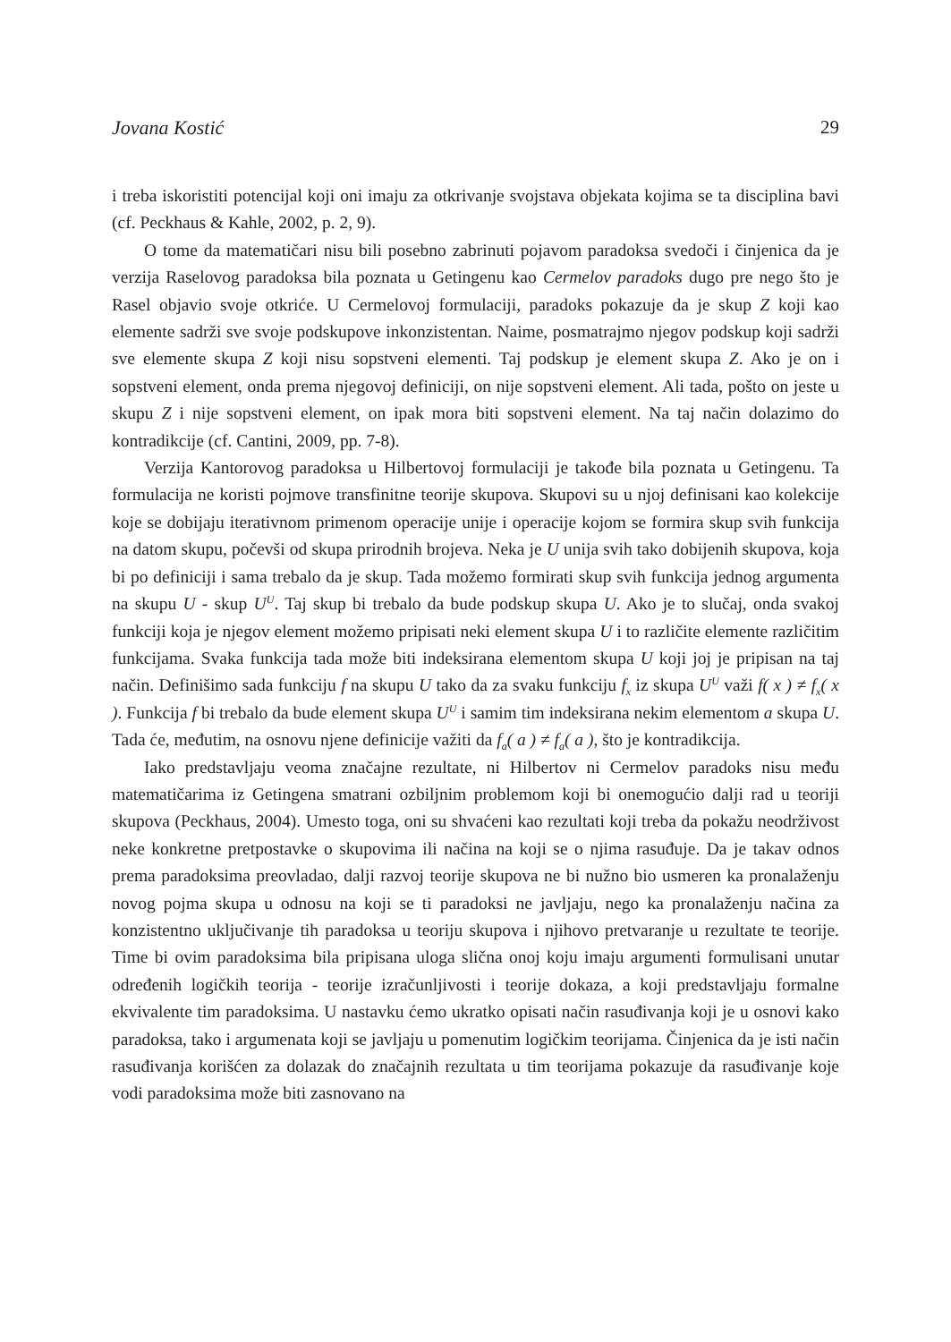Jovana Kostić 29
i treba iskoristiti potencijal koji oni imaju za otkrivanje svojstava objekata kojima se ta disciplina bavi (cf. Peckhaus & Kahle, 2002, p. 2, 9).
O tome da matematičari nisu bili posebno zabrinuti pojavom paradoksa svedoči i činjenica da je verzija Raselovog paradoksa bila poznata u Getingenu kao Cermelov paradoks dugo pre nego što je Rasel objavio svoje otkriće. U Cermelovoj formulaciji, paradoks pokazuje da je skup Z koji kao elemente sadrži sve svoje podskupove inkonzistentan. Naime, posmatrajmo njegov podskup koji sadrži sve elemente skupa Z koji nisu sopstveni elementi. Taj podskup je element skupa Z. Ako je on i sopstveni element, onda prema njegovoj definiciji, on nije sopstveni element. Ali tada, pošto on jeste u skupu Z i nije sopstveni element, on ipak mora biti sopstveni element. Na taj način dolazimo do kontradikcije (cf. Cantini, 2009, pp. 7-8).
Verzija Kantorovog paradoksa u Hilbertovoj formulaciji je takođe bila poznata u Getingenu. Ta formulacija ne koristi pojmove transfinitne teorije skupova. Skupovi su u njoj definisani kao kolekcije koje se dobijaju iterativnom primenom operacije unije i operacije kojom se formira skup svih funkcija na datom skupu, počevši od skupa prirodnih brojeva. Neka je U unija svih tako dobijenih skupova, koja bi po definiciji i sama trebalo da je skup. Tada možemo formirati skup svih funkcija jednog argumenta na skupu U - skup U<sup>U</sup>. Taj skup bi trebalo da bude podskup skupa U. Ako je to slučaj, onda svakoj funkciji koja je njegov element možemo pripisati neki element skupa U i to različite elemente različitim funkcijama. Svaka funkcija tada može biti indeksirana elementom skupa U koji joj je pripisan na taj način. Definišimo sada funkciju f na skupu U tako da za svaku funkciju f<sub>x</sub> iz skupa U<sup>U</sup> važi f( x ) ≠ f<sub>x</sub>( x ). Funkcija f bi trebalo da bude element skupa U<sup>U</sup> i samim tim indeksirana nekim elementom a skupa U. Tada će, međutim, na osnovu njene definicije važiti da f<sub>a</sub>( a ) ≠ f<sub>a</sub>( a ), što je kontradikcija.
Iako predstavljaju veoma značajne rezultate, ni Hilbertov ni Cermelov paradoks nisu među matematičarima iz Getingena smatrani ozbiljnim problemom koji bi onemogućio dalji rad u teoriji skupova (Peckhaus, 2004). Umesto toga, oni su shvaćeni kao rezultati koji treba da pokažu neodrživost neke konkretne pretpostavke o skupovima ili načina na koji se o njima rasuđuje. Da je takav odnos prema paradoksima preovladao, dalji razvoj teorije skupova ne bi nužno bio usmeren ka pronalaženju novog pojma skupa u odnosu na koji se ti paradoksi ne javljaju, nego ka pronalaženju načina za konzistentno uključivanje tih paradoksa u teoriju skupova i njihovo pretvaranje u rezultate te teorije. Time bi ovim paradoksima bila pripisana uloga slična onoj koju imaju argumenti formulisani unutar određenih logičkih teorija - teorije izračunljivosti i teorije dokaza, a koji predstavljaju formalne ekvivalente tim paradoksima. U nastavku ćemo ukratko opisati način rasuđivanja koji je u osnovi kako paradoksa, tako i argumenata koji se javljaju u pomenutim logičkim teorijama. Činjenica da je isti način rasuđivanja korišćen za dolazak do značajnih rezultata u tim teorijama pokazuje da rasuđivanje koje vodi paradoksima može biti zasnovano na